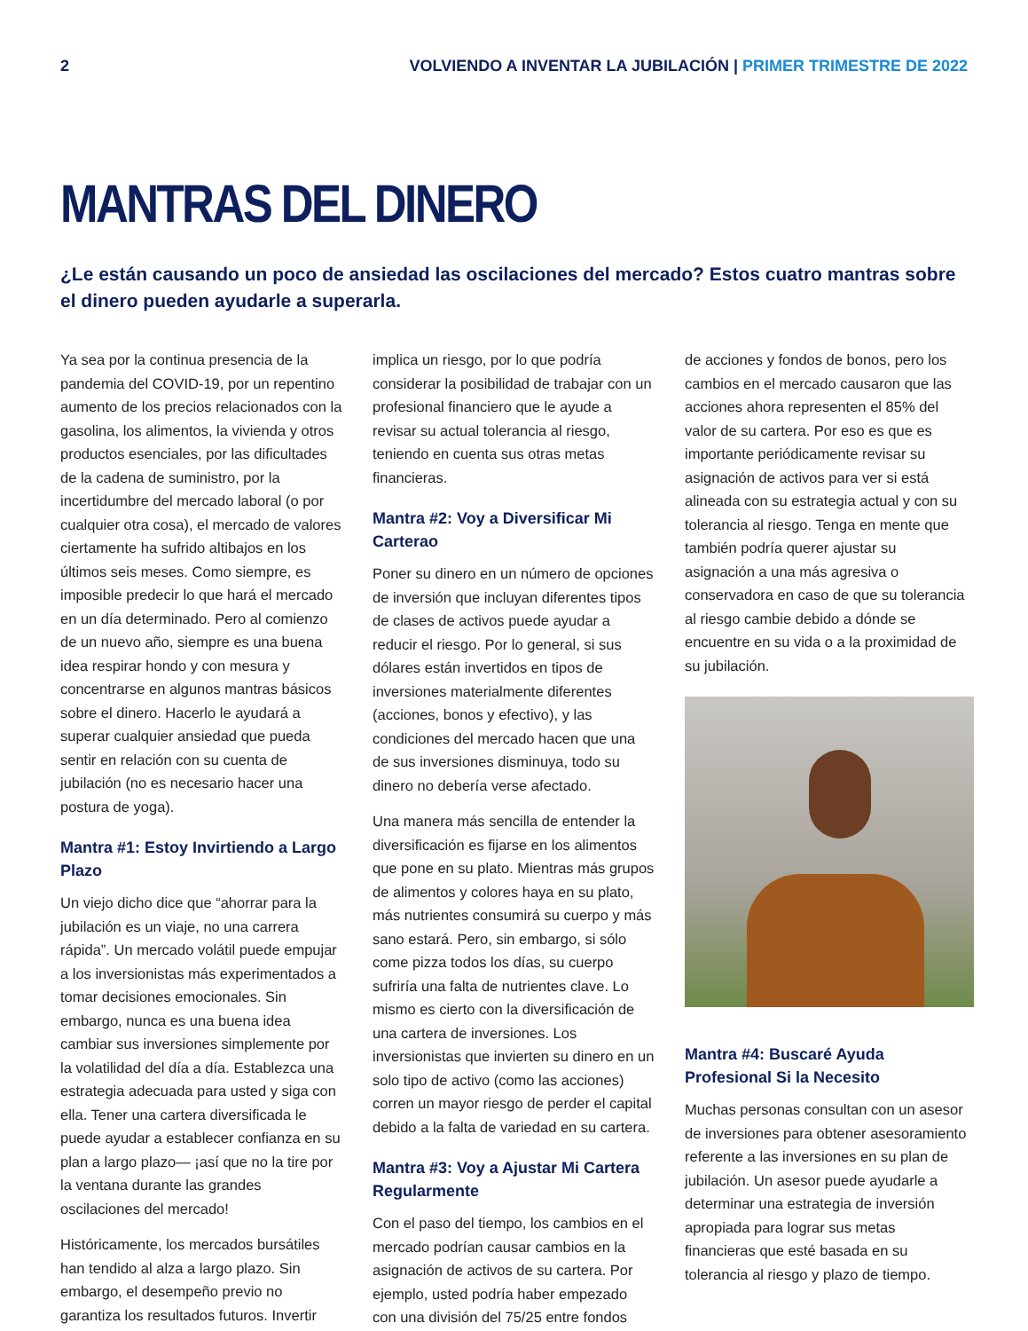2 VOLVIENDO A INVENTAR LA JUBILACIÓN | PRIMER TRIMESTRE DE 2022
MANTRAS DEL DINERO
¿Le están causando un poco de ansiedad las oscilaciones del mercado? Estos cuatro mantras sobre el dinero pueden ayudarle a superarla.
Ya sea por la continua presencia de la pandemia del COVID-19, por un repentino aumento de los precios relacionados con la gasolina, los alimentos, la vivienda y otros productos esenciales, por las dificultades de la cadena de suministro, por la incertidumbre del mercado laboral (o por cualquier otra cosa), el mercado de valores ciertamente ha sufrido altibajos en los últimos seis meses. Como siempre, es imposible predecir lo que hará el mercado en un día determinado. Pero al comienzo de un nuevo año, siempre es una buena idea respirar hondo y con mesura y concentrarse en algunos mantras básicos sobre el dinero. Hacerlo le ayudará a superar cualquier ansiedad que pueda sentir en relación con su cuenta de jubilación (no es necesario hacer una postura de yoga).
Mantra #1: Estoy Invirtiendo a Largo Plazo
Un viejo dicho dice que “ahorrar para la jubilación es un viaje, no una carrera rápida”. Un mercado volátil puede empujar a los inversionistas más experimentados a tomar decisiones emocionales. Sin embargo, nunca es una buena idea cambiar sus inversiones simplemente por la volatilidad del día a día. Establezca una estrategia adecuada para usted y siga con ella. Tener una cartera diversificada le puede ayudar a establecer confianza en su plan a largo plazo— ¡así que no la tire por la ventana durante las grandes oscilaciones del mercado!
Históricamente, los mercados bursátiles han tendido al alza a largo plazo. Sin embargo, el desempeño previo no garantiza los resultados futuros. Invertir
implica un riesgo, por lo que podría considerar la posibilidad de trabajar con un profesional financiero que le ayude a revisar su actual tolerancia al riesgo, teniendo en cuenta sus otras metas financieras.
Mantra #2: Voy a Diversificar Mi Carterao
Poner su dinero en un número de opciones de inversión que incluyan diferentes tipos de clases de activos puede ayudar a reducir el riesgo. Por lo general, si sus dólares están invertidos en tipos de inversiones materialmente diferentes (acciones, bonos y efectivo), y las condiciones del mercado hacen que una de sus inversiones disminuya, todo su dinero no debería verse afectado.
Una manera más sencilla de entender la diversificación es fijarse en los alimentos que pone en su plato. Mientras más grupos de alimentos y colores haya en su plato, más nutrientes consumirá su cuerpo y más sano estará. Pero, sin embargo, si sólo come pizza todos los días, su cuerpo sufriría una falta de nutrientes clave. Lo mismo es cierto con la diversificación de una cartera de inversiones. Los inversionistas que invierten su dinero en un solo tipo de activo (como las acciones) corren un mayor riesgo de perder el capital debido a la falta de variedad en su cartera.
Mantra #3: Voy a Ajustar Mi Cartera Regularmente
Con el paso del tiempo, los cambios en el mercado podrían causar cambios en la asignación de activos de su cartera. Por ejemplo, usted podría haber empezado con una división del 75/25 entre fondos
de acciones y fondos de bonos, pero los cambios en el mercado causaron que las acciones ahora representen el 85% del valor de su cartera. Por eso es que es importante periódicamente revisar su asignación de activos para ver si está alineada con su estrategia actual y con su tolerancia al riesgo. Tenga en mente que también podría querer ajustar su asignación a una más agresiva o conservadora en caso de que su tolerancia al riesgo cambie debido a dónde se encuentre en su vida o a la proximidad de su jubilación.
Mantra #4: Buscaré Ayuda Profesional Si la Necesito
Muchas personas consultan con un asesor de inversiones para obtener asesoramiento referente a las inversiones en su plan de jubilación. Un asesor puede ayudarle a determinar una estrategia de inversión apropiada para lograr sus metas financieras que esté basada en su tolerancia al riesgo y plazo de tiempo.